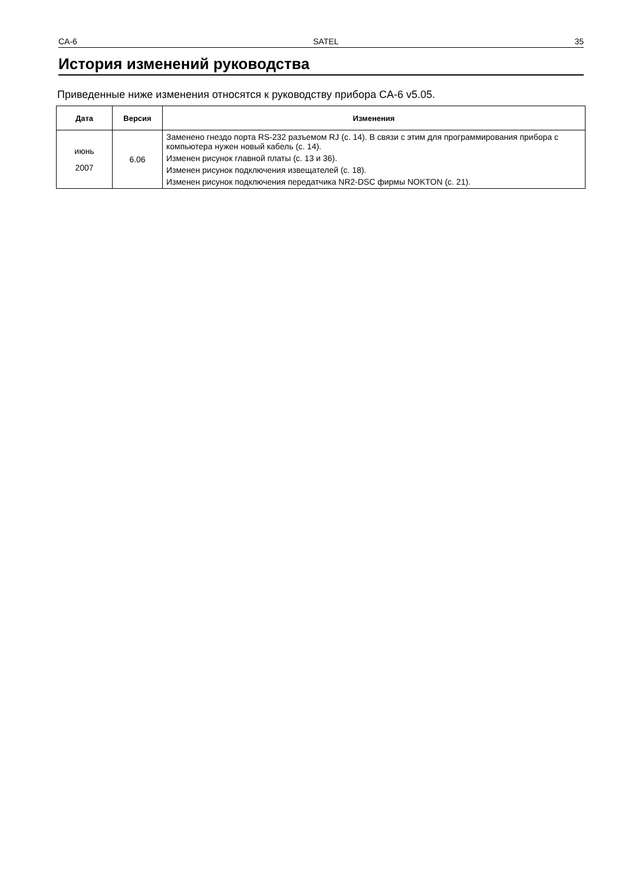CA-6 SATEL 35
История изменений руководства
Приведенные ниже изменения относятся к руководству прибора CA-6 v5.05.
| Дата | Версия | Изменения |
| --- | --- | --- |
| июнь 2007 | 6.06 | Заменено гнездо порта RS-232 разъемом RJ (с. 14). В связи с этим для программирования прибора с компьютера нужен новый кабель (с. 14). Изменен рисунок главной платы (с. 13 и 36). Изменен рисунок подключения извещателей (с. 18). Изменен рисунок подключения передатчика NR2-DSC фирмы NOKTON (с. 21). |